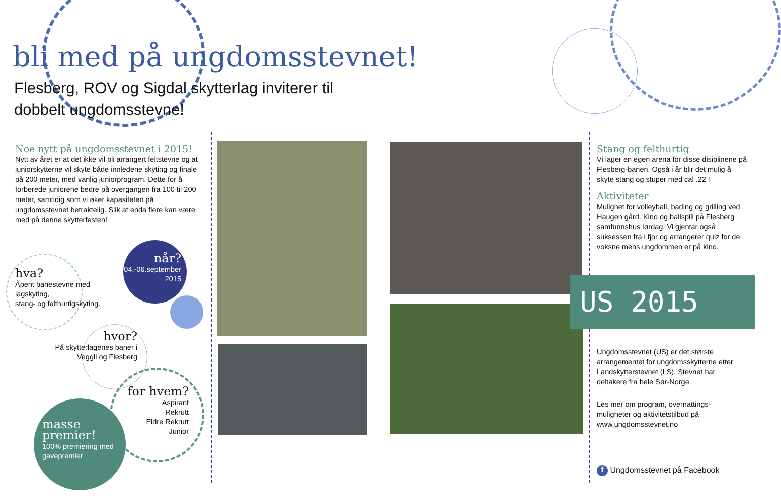bli med på ungdomsstevnet!
Flesberg, ROV og Sigdal skytterlag inviterer til dobbelt ungdomsstevne!
Noe nytt på ungdomsstevnet i 2015!
Nytt av året er at det ikke vil bli arrangert feltstevne og at juniorskytterne vil skyte både innledene skyting og finale på 200 meter, med vanlig juniorprogram. Dette for å forberede juniorene bedre på overgangen fra 100 til 200 meter, samtidig som vi øker kapasiteten på ungdomsstevnet betraktelig. Slik at enda flere kan være med på denne skytterfesten!
hva?
Åpent banestevne med
lagskyting,
stang- og felthurtigskyting.
når?
04.-06.september 2015
hvor?
På skytterlagenes baner i Veggli og Flesberg
for hvem?
Aspirant
Rekrutt
Eldre Rekrutt
Junior
masse premier!
100% premiering med gavepremier
Stang og felthurtig
Vi lager en egen arena for disse disiplinene på Flesberg-banen. Også i år blir det mulig å skyte stang og stuper med cal .22 !
Aktiviteter
Mulighet for volleyball, bading og grilling ved Haugen gård. Kino og ballspill på Flesberg samfunnshus lørdag. Vi gjentar også suksessen fra i fjor og arrangerer quiz for de voksne mens ungdommen er på kino.
US 2015
Ungdomsstevnet (US) er det største arrangementet for ungdomsskytterne etter Landskytterstevnet (LS). Stevnet har deltakere fra hele Sør-Norge.
Les mer om program, overnattings-muligheter og aktivitetstilbud på www.ungdomsstevnet.no
f Ungdomsstevnet på Facebook